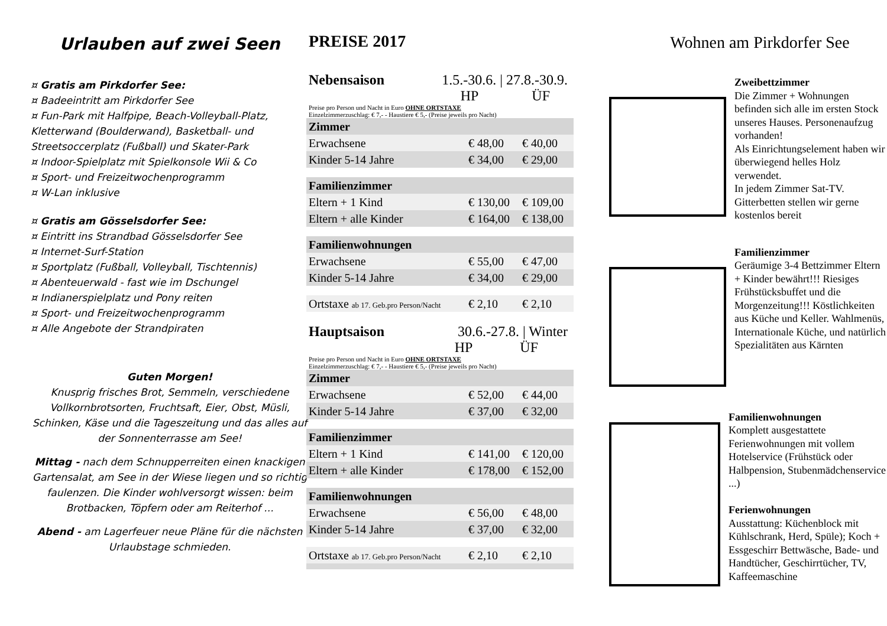Urlauben auf zwei Seen
¤ Gratis am Pirkdorfer See:
¤ Badeeintritt am Pirkdorfer See
¤ Fun-Park mit Halfpipe, Beach-Volleyball-Platz, Kletterwand (Boulderwand), Basketball- und Streetsoccerplatz (Fußball) und Skater-Park
¤ Indoor-Spielplatz mit Spielkonsole Wii & Co
¤ Sport- und Freizeitwochenprogramm
¤ W-Lan inklusive
¤ Gratis am Gösselsdorfer See:
¤ Eintritt ins Strandbad Gösselsdorfer See
¤ Internet-Surf-Station
¤ Sportplatz (Fußball, Volleyball, Tischtennis)
¤ Abenteuerwald - fast wie im Dschungel
¤ Indianerspielplatz und Pony reiten
¤ Sport- und Freizeitwochenprogramm
¤ Alle Angebote der Strandpiraten
Guten Morgen!
Knusprig frisches Brot, Semmeln, verschiedene Vollkornbrotsorten, Fruchtsaft, Eier, Obst, Müsli, Schinken, Käse und die Tageszeitung und das alles auf der Sonnenterrasse am See!
Mittag - nach dem Schnupperreiten einen knackigen Gartensalat, am See in der Wiese liegen und so richtig faulenzen. Die Kinder wohlversorgt wissen: beim Brotbacken, Töpfern oder am Reiterhof ...
Abend - am Lagerfeuer neue Pläne für die nächsten Urlaubstage schmieden.
PREISE 2017
Nebensaison 1.5.-30.6. | 27.8.-30.9.
HP ÜF
Preise pro Person und Nacht in Euro OHNE ORTSTAXE
Einzelzimmerzuschlag: € 7,- - Haustiere € 5,- (Preise jeweils pro Nacht)
| Zimmer | | |
| Erwachsene | € 48,00 | € 40,00 |
| Kinder 5-14 Jahre | € 34,00 | € 29,00 |
| Familienzimmer | | |
| Eltern + 1 Kind | € 130,00 | € 109,00 |
| Eltern + alle Kinder | € 164,00 | € 138,00 |
| Familienwohnungen | | |
| Erwachsene | € 55,00 | € 47,00 |
| Kinder 5-14 Jahre | € 34,00 | € 29,00 |
| Ortstaxe ab 17. Geb.pro Person/Nacht | € 2,10 | € 2,10 |
Hauptsaison 30.6.-27.8. | Winter
HP ÜF
Preise pro Person und Nacht in Euro OHNE ORTSTAXE
Einzelzimmerzuschlag: € 7,- - Haustiere € 5,- (Preise jeweils pro Nacht)
| Zimmer | | |
| Erwachsene | € 52,00 | € 44,00 |
| Kinder 5-14 Jahre | € 37,00 | € 32,00 |
| Familienzimmer | | |
| Eltern + 1 Kind | € 141,00 | € 120,00 |
| Eltern + alle Kinder | € 178,00 | € 152,00 |
| Familienwohnungen | | |
| Erwachsene | € 56,00 | € 48,00 |
| Kinder 5-14 Jahre | € 37,00 | € 32,00 |
| Ortstaxe ab 17. Geb.pro Person/Nacht | € 2,10 | € 2,10 |
Wohnen am Pirkdorfer See
Zweibettzimmer
Die Zimmer + Wohnungen befinden sich alle im ersten Stock unseres Hauses. Personenaufzug vorhanden!
Als Einrichtungselement haben wir überwiegend helles Holz verwendet.
In jedem Zimmer Sat-TV. Gitterbetten stellen wir gerne kostenlos bereit
Familienzimmer
Geräumige 3-4 Bettzimmer Eltern + Kinder bewährt!!! Riesiges Frühstücksbuffet und die Morgenzeitung!!! Köstlichkeiten aus Küche und Keller. Wahlmenüs, Internationale Küche, und natürlich Spezialitäten aus Kärnten
Familienwohnungen
Komplett ausgestattete Ferienwohnungen mit vollem Hotelservice (Frühstück oder Halbpension, Stubenmädchenservice ...)
Ferienwohnungen
Ausstattung: Küchenblock mit Kühlschrank, Herd, Spüle); Koch + Essgeschirr Bettwäsche, Bade- und Handtücher, Geschirrtücher, TV, Kaffeemaschine